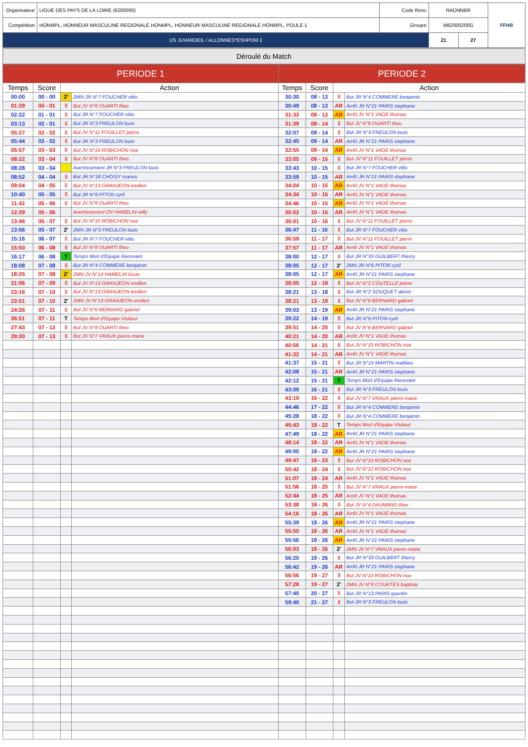| Organisateur | LIGUE DES PAYS DE LA LOIRE (6200000) | Code Renc | RADNNBR | FFHB |
| Compétition | HONMPL, HONNEUR MASCULINE REGIONALE HONMPL, HONNEUR MASCULINE REGIONALE HONMPL, POULE 1 | Groupe | M62000200G | |
| US JUVARDEIL / ALLONNES*ESHPDM 2 | | | / 21 / 27 / | |
Déroulé du Match
| PERIODE 1 | | | | PERIODE 2 | | | |
| --- | --- | --- | --- | --- | --- | --- | --- |
| Temps | Score | Action | | Temps | Score | Action | |
| 00:00 | 00 - 00 | 2' | 2MN JR N°7 FOUCHER vitto | 30:30 | 08 - 13 | ⁞⁞ | But JR N°4 COMMERE benjamin |
| 01:39 | 00 - 01 | ⁞⁞ | But JV N°8 OUARTI theo | 30:49 | 08 - 13 | AR | Arrêt JR N°21 PARIS stephane |
| 02:22 | 01 - 01 | ⁞⁞ | But JR N°7 FOUCHER vitto | 31:33 | 08 - 13 | AR | Arrêt JV N°1 VADE thomas |
| 03:13 | 02 - 01 | ⁞⁞ | But JR N°3 FREULON louis | 31:39 | 08 - 14 | ⁞⁞ | But JV N°8 OUARTI theo |
| 05:27 | 02 - 02 | ⁞⁞ | But JV N°11 FOUILLET pierre | 32:07 | 09 - 14 | ⁞⁞ | But JR N°3 FREULON louis |
| 05:44 | 03 - 02 | ⁞⁞ | But JR N°3 FREULON louis | 32:45 | 09 - 14 | AR | Arrêt JR N°21 PARIS stephane |
| 05:57 | 03 - 03 | ⁞⁞ | But JV N°10 ROBICHON noe | 32:55 | 09 - 14 | AR | Arrêt JV N°1 VADE thomas |
| 08:22 | 03 - 04 | ⁞⁞ | But JV N°8 OUARTI theo | 33:05 | 09 - 15 | ⁞⁞ | But JV N°11 FOUILLET pierre |
| 08:28 | 03 - 04 | | Avertissement JR N°3 FREULON louis | 33:43 | 10 - 15 | ⁞⁞ | But JR N°7 FOUCHER vitto |
| 08:52 | 04 - 04 | ⁞⁞ | But JR N°18 CHOISY marius | 33:59 | 10 - 15 | AR | Arrêt JR N°21 PARIS stephane |
| 09:04 | 04 - 05 | ⁞⁞ | But JV N°13 GRANJEON emilien | 34:04 | 10 - 15 | AR | Arrêt JV N°1 VADE thomas |
| 10:40 | 05 - 05 | ⁞⁞ | But JR N°6 PITON cyril | 34:34 | 10 - 15 | AR | Arrêt JV N°1 VADE thomas |
| 11:42 | 05 - 06 | ⁞⁞ | But JV N°8 OUARTI theo | 34:46 | 10 - 15 | AR | Arrêt JV N°1 VADE thomas |
| 12:29 | 05 - 06 | | Avertissement OV HAMELIN willy | 35:02 | 10 - 15 | AR | Arrêt JV N°1 VADE thomas |
| 13:46 | 05 - 07 | ⁞⁞ | But JV N°10 ROBICHON noe | 36:01 | 10 - 16 | ⁞⁞ | But JV N°11 FOUILLET pierre |
| 13:56 | 05 - 07 | 2' | 2MN JR N°3 FREULON louis | 36:47 | 11 - 16 | ⁞⁞ | But JR N°7 FOUCHER vitto |
| 15:16 | 06 - 07 | ⁞⁞ | But JR N°7 FOUCHER vitto | 36:59 | 11 - 17 | ⁞⁞ | But JV N°11 FOUILLET pierre |
| 15:50 | 06 - 08 | ⁞⁞ | But JV N°8 OUARTI theo | 37:57 | 11 - 17 | AR | Arrêt JV N°1 VADE thomas |
| 16:17 | 06 - 08 | T | Temps Mort d'Equipe Recevant | 38:00 | 12 - 17 | ⁞⁞ | But JR N°33 GUILBERT thierry |
| 18:08 | 07 - 08 | ⁞⁞ | But JR N°4 COMMERE benjamin | 38:05 | 12 - 17 | 2' | 2MN JR N°6 PITON cyril |
| 18:25 | 07 - 08 | 2' | 2MN JV N°14 HAMELIN lucas | 38:05 | 12 - 17 | AR | Arrêt JR N°21 PARIS stephane |
| 21:06 | 07 - 09 | ⁞⁞ | But JV N°13 GRANJEON emilien | 38:05 | 12 - 18 | ⁞⁞ | But JV N°2 COUTELLE pierre |
| 23:16 | 07 - 10 | ⁞⁞ | But JV N°13 GRANJEON emilien | 38:21 | 13 - 18 | ⁞⁞ | But JR N°2 SOUQUET alexis |
| 23:51 | 07 - 10 | 2' | 2MN JV N°13 GRANJEON emilien | 38:21 | 13 - 19 | ⁞⁞ | But JV N°6 BERNARD gabriel |
| 24:26 | 07 - 11 | ⁞⁞ | But JV N°6 BERNARD gabriel | 39:03 | 13 - 19 | AR | Arrêt JR N°21 PARIS stephane |
| 26:51 | 07 - 11 | T | Temps Mort d'Equipe Visiteur | 39:22 | 14 - 19 | ⁞⁞ | But JR N°6 PITON cyril |
| 27:43 | 07 - 12 | ⁞⁞ | But JV N°8 OUARTI theo | 39:51 | 14 - 20 | ⁞⁞ | But JV N°6 BERNARD gabriel |
| 29:30 | 07 - 13 | ⁞⁞ | But JV N°7 VRAUX pierre-marie | 40:21 | 14 - 20 | AR | Arrêt JV N°1 VADE thomas |
| | | | | 40:56 | 14 - 21 | ⁞⁞ | But JV N°10 ROBICHON noe |
| | | | | 41:32 | 14 - 21 | AR | Arrêt JV N°1 VADE thomas |
| | | | | 41:37 | 15 - 21 | ⁞⁞ | But JR N°19 MARTIN mathieu |
| | | | | 42:08 | 15 - 21 | AR | Arrêt JR N°21 PARIS stephane |
| | | | | 42:12 | 15 - 21 | T | Temps Mort d'Equipe Recevant |
| | | | | 43:09 | 16 - 21 | ⁞⁞ | But JR N°3 FREULON louis |
| | | | | 43:19 | 16 - 22 | ⁞⁞ | But JV N°7 VRAUX pierre-marie |
| | | | | 44:46 | 17 - 22 | ⁞⁞ | But JR N°4 COMMERE benjamin |
| | | | | 45:28 | 18 - 22 | ⁞⁞ | But JR N°4 COMMERE benjamin |
| | | | | 45:43 | 18 - 22 | T | Temps Mort d'Equipe Visiteur |
| | | | | 47:49 | 18 - 22 | AR | Arrêt JR N°21 PARIS stephane |
| | | | | 48:14 | 18 - 22 | AR | Arrêt JV N°1 VADE thomas |
| | | | | 49:00 | 18 - 22 | AR | Arrêt JR N°21 PARIS stephane |
| | | | | 49:47 | 18 - 23 | ⁞⁞ | But JV N°10 ROBICHON noe |
| | | | | 50:42 | 18 - 24 | ⁞⁞ | But JV N°10 ROBICHON noe |
| | | | | 51:07 | 18 - 24 | AR | Arrêt JV N°1 VADE thomas |
| | | | | 51:56 | 18 - 25 | ⁞⁞ | But JV N°7 VRAUX pierre-marie |
| | | | | 52:44 | 18 - 25 | AR | Arrêt JV N°1 VADE thomas |
| | | | | 53:38 | 18 - 26 | ⁞⁞ | But JV N°4 DAUMARD theo |
| | | | | 54:16 | 18 - 26 | AR | Arrêt JV N°1 VADE thomas |
| | | | | 55:39 | 18 - 26 | AR | Arrêt JR N°21 PARIS stephane |
| | | | | 55:50 | 18 - 26 | AR | Arrêt JV N°1 VADE thomas |
| | | | | 55:56 | 18 - 26 | AR | Arrêt JR N°21 PARIS stephane |
| | | | | 56:03 | 18 - 26 | 2' | 2MN JV N°7 VRAUX pierre-marie |
| | | | | 56:20 | 19 - 26 | ⁞⁞ | But JR N°33 GUILBERT thierry |
| | | | | 56:42 | 19 - 26 | AR | Arrêt JR N°21 PARIS stephane |
| | | | | 56:56 | 19 - 27 | ⁞⁞ | But JV N°10 ROBICHON noe |
| | | | | 57:28 | 19 - 27 | 2' | 2MN JV N°9 COURTES baptiste |
| | | | | 57:40 | 20 - 27 | ⁞⁞ | But JR N°13 PARIS quentin |
| | | | | 59:40 | 21 - 27 | ⁞⁞ | But JR N°3 FREULON louis |